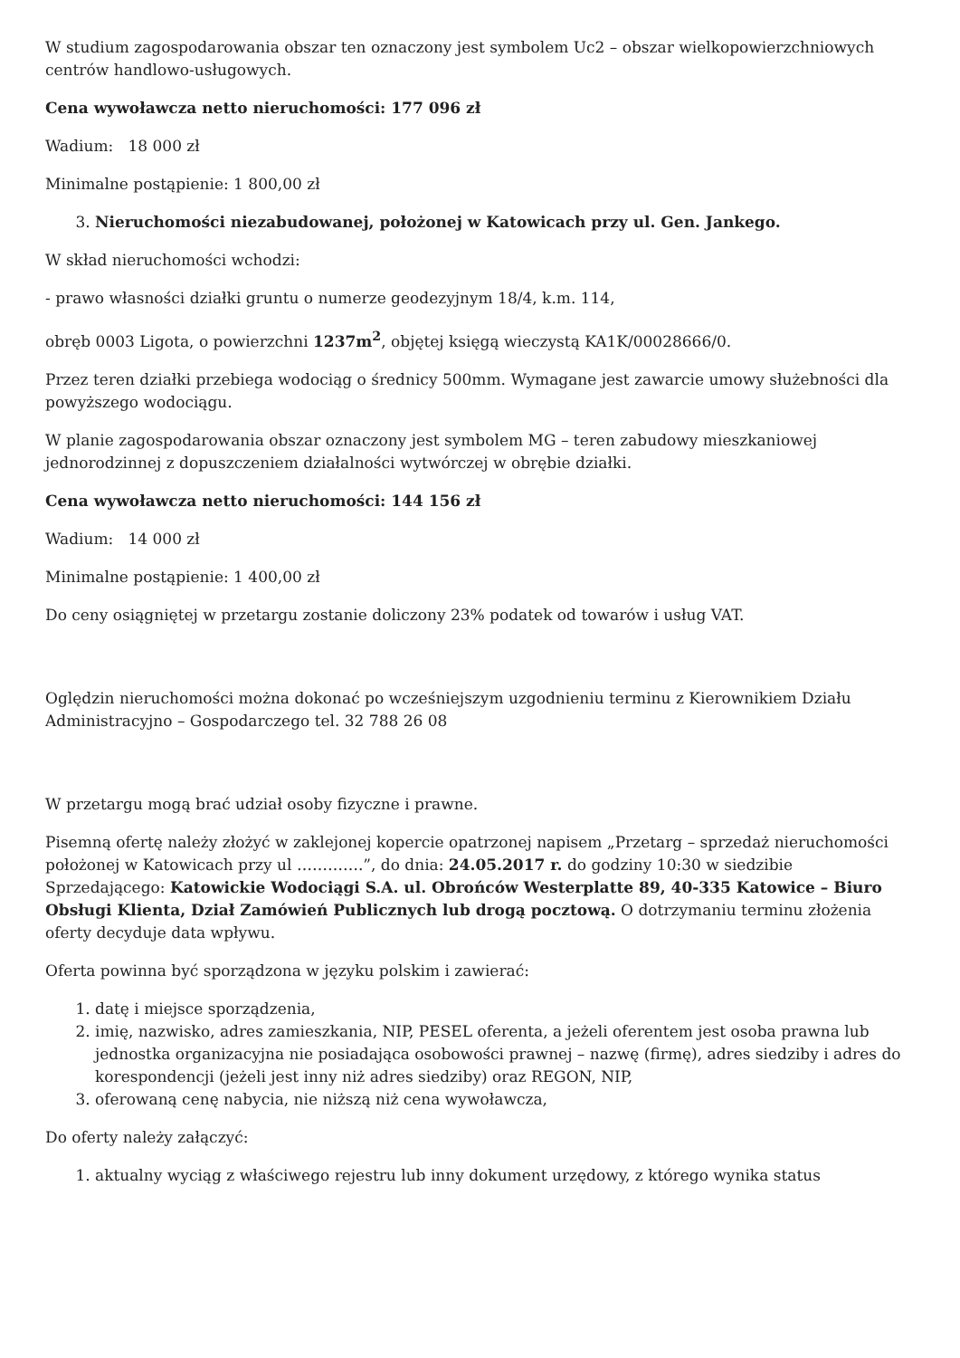W studium zagospodarowania obszar ten oznaczony jest symbolem Uc2 – obszar wielkopowierzchniowych centrów handlowo-usługowych.
Cena wywoławcza netto nieruchomości: 177 096 zł
Wadium: 18 000 zł
Minimalne postąpienie: 1 800,00 zł
3. Nieruchomości niezabudowanej, położonej w Katowicach przy ul. Gen. Jankego.
W skład nieruchomości wchodzi:
- prawo własności działki gruntu o numerze geodezyjnym 18/4, k.m. 114,
obręb 0003 Ligota, o powierzchni 1237m<sup>2</sup>, objętej księgą wieczystą KA1K/00028666/0.
Przez teren działki przebiega wodociąg o średnicy 500mm. Wymagane jest zawarcie umowy służebności dla powyższego wodociągu.
W planie zagospodarowania obszar oznaczony jest symbolem MG – teren zabudowy mieszkaniowej jednorodzinnej z dopuszczeniem działalności wytwórczej w obrębie działki.
Cena wywoławcza netto nieruchomości: 144 156 zł
Wadium: 14 000 zł
Minimalne postąpienie: 1 400,00 zł
Do ceny osiągniętej w przetargu zostanie doliczony 23% podatek od towarów i usług VAT.
Oględzin nieruchomości można dokonać po wcześniejszym uzgodnieniu terminu z Kierownikiem Działu Administracyjno – Gospodarczego tel. 32 788 26 08
W przetargu mogą brać udział osoby fizyczne i prawne.
Pisemną ofertę należy złożyć w zaklejonej kopercie opatrzonej napisem „Przetarg – sprzedaż nieruchomości położonej w Katowicach przy ul ………….”, do dnia: 24.05.2017 r. do godziny 10:30 w siedzibie Sprzedającego: Katowickie Wodociągi S.A. ul. Obrońców Westerplatte 89, 40-335 Katowice – Biuro Obsługi Klienta, Dział Zamówień Publicznych lub drogą pocztową. O dotrzymaniu terminu złożenia oferty decyduje data wpływu.
Oferta powinna być sporządzona w języku polskim i zawierać:
1. datę i miejsce sporządzenia,
2. imię, nazwisko, adres zamieszkania, NIP, PESEL oferenta, a jeżeli oferentem jest osoba prawna lub jednostka organizacyjna nie posiadająca osobowości prawnej – nazwę (firmę), adres siedziby i adres do korespondencji (jeżeli jest inny niż adres siedziby) oraz REGON, NIP,
3. oferowaną cenę nabycia, nie niższą niż cena wywoławcza,
Do oferty należy załączyć:
1. aktualny wyciąg z właściwego rejestru lub inny dokument urzędowy, z którego wynika status